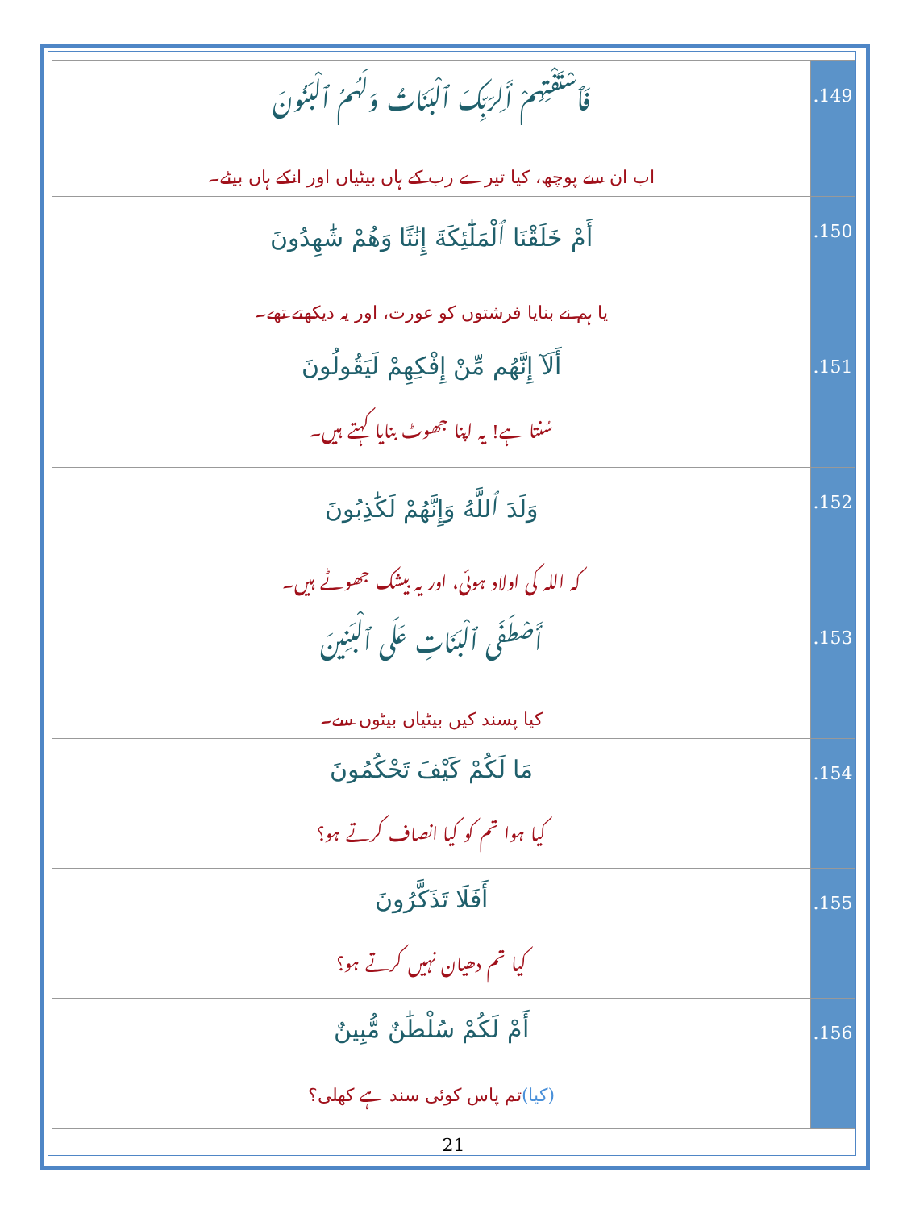| فَٱسْتَفْتِهِمْ أَلِرَبِّكَ ٱلْبَنَاتُ وَلَهُمُ ٱلْبَنُونَ اب ان سے پوچھ، کیا تیرے رب کے ہاں بیٹیاں اور انکے ہاں بیٹے۔ | .149 |
| أَمْ خَلَقْنَا ٱلْمَلَٰٓئِكَةَ إِنَٰثًا وَهُمْ شَٰهِدُونَ یا ہم نے بنایا فرشتوں کو عورت، اور یہ دیکھتے تھے۔ | .150 |
| أَلَآ إِنَّهُم مِّنْ إِفْكِهِمْ لَيَقُولُونَ سُنتا ہے! یہ اپنا جھوٹ بنایا کہتے ہیں۔ | .151 |
| وَلَدَ ٱللَّهُ وَإِنَّهُمْ لَكَٰذِبُونَ کہ اللہ کی اولاد ہوئی، اور یہ بیشک جھوٹے ہیں۔ | .152 |
| أَصْطَفَى ٱلْبَنَاتِ عَلَى ٱلْبَنِينَ کیا پسند کیں بیٹیاں بیٹوں سے۔ | .153 |
| مَا لَكُمْ كَيْفَ تَحْكُمُونَ کیا ہوا تم کو کیا انصاف کرتے ہو؟ | .154 |
| أَفَلَا تَذَكَّرُونَ کیا تم دھیان نہیں کرتے ہو؟ | .155 |
| أَمْ لَكُمْ سُلْطَٰنٌ مُّبِينٌ (کیا) تم پاس کوئی سند ہے کھلی؟ | .156 |
21